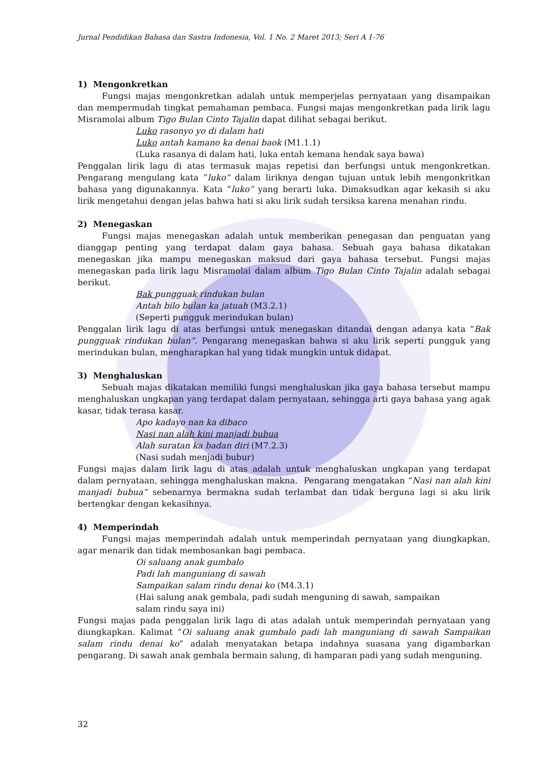Jurnal Pendidikan Bahasa dan Sastra Indonesia, Vol. 1 No. 2 Maret 2013; Seri A 1-76
1) Mengonkretkan
Fungsi majas mengonkretkan adalah untuk memperjelas pernyataan yang disampaikan dan mempermudah tingkat pemahaman pembaca. Fungsi majas mengonkretkan pada lirik lagu Misramolai album Tigo Bulan Cinto Tajalin dapat dilihat sebagai berikut.
Luko rasonyo yo di dalam hati
Luko antah kamano ka denai baok (M1.1.1)
(Luka rasanya di dalam hati, luka entah kemana hendak saya bawa)
Penggalan lirik lagu di atas termasuk majas repetisi dan berfungsi untuk mengonkretkan. Pengarang mengulang kata ”luko” dalam liriknya dengan tujuan untuk lebih mengonkritkan bahasa yang digunakannya. Kata “luko” yang berarti luka. Dimaksudkan agar kekasih si aku lirik mengetahui dengan jelas bahwa hati si aku lirik sudah tersiksa karena menahan rindu.
2) Menegaskan
Fungsi majas menegaskan adalah untuk memberikan penegasan dan penguatan yang dianggap penting yang terdapat dalam gaya bahasa. Sebuah gaya bahasa dikatakan menegaskan jika mampu menegaskan maksud dari gaya bahasa tersebut. Fungsi majas menegaskan pada lirik lagu Misramolai dalam album Tigo Bulan Cinto Tajalin adalah sebagai berikut.
Bak pungguak rindukan bulan
Antah bilo bulan ka jatuah (M3.2.1)
(Seperti pungguk merindukan bulan)
Penggalan lirik lagu di atas berfungsi untuk menegaskan ditandai dengan adanya kata “Bak pungguak rindukan bulan”. Pengarang menegaskan bahwa si aku lirik seperti pungguk yang merindukan bulan, mengharapkan hal yang tidak mungkin untuk didapat.
3) Menghaluskan
Sebuah majas dikatakan memiliki fungsi menghaluskan jika gaya bahasa tersebut mampu menghaluskan ungkapan yang terdapat dalam pernyataan, sehingga arti gaya bahasa yang agak kasar, tidak terasa kasar.
Apo kadayo nan ka dibaco
Nasi nan alah kini manjadi bubua
Alah suratan ka badan diri (M7.2.3)
(Nasi sudah menjadi bubur)
Fungsi majas dalam lirik lagu di atas adalah untuk menghaluskan ungkapan yang terdapat dalam pernyataan, sehingga menghaluskan makna. Pengarang mengatakan “Nasi nan alah kini manjadi bubua” sebenarnya bermakna sudah terlambat dan tidak berguna lagi si aku lirik bertengkar dengan kekasihnya.
4) Memperindah
Fungsi majas memperindah adalah untuk memperindah pernyataan yang diungkapkan, agar menarik dan tidak membosankan bagi pembaca.
Oi saluang anak gumbalo
Padi lah manguniang di sawah
Sampaikan salam rindu denai ko (M4.3.1)
(Hai salung anak gembala, padi sudah menguning di sawah, sampaikan
salam rindu saya ini)
Fungsi majas pada penggalan lirik lagu di atas adalah untuk memperindah pernyataan yang diungkapkan. Kalimat “Oi saluang anak gumbalo padi lah manguniang di sawah Sampaikan salam rindu denai ko” adalah menyatakan betapa indahnya suasana yang digambarkan pengarang. Di sawah anak gembala bermain salung, di hamparan padi yang sudah menguning.
32